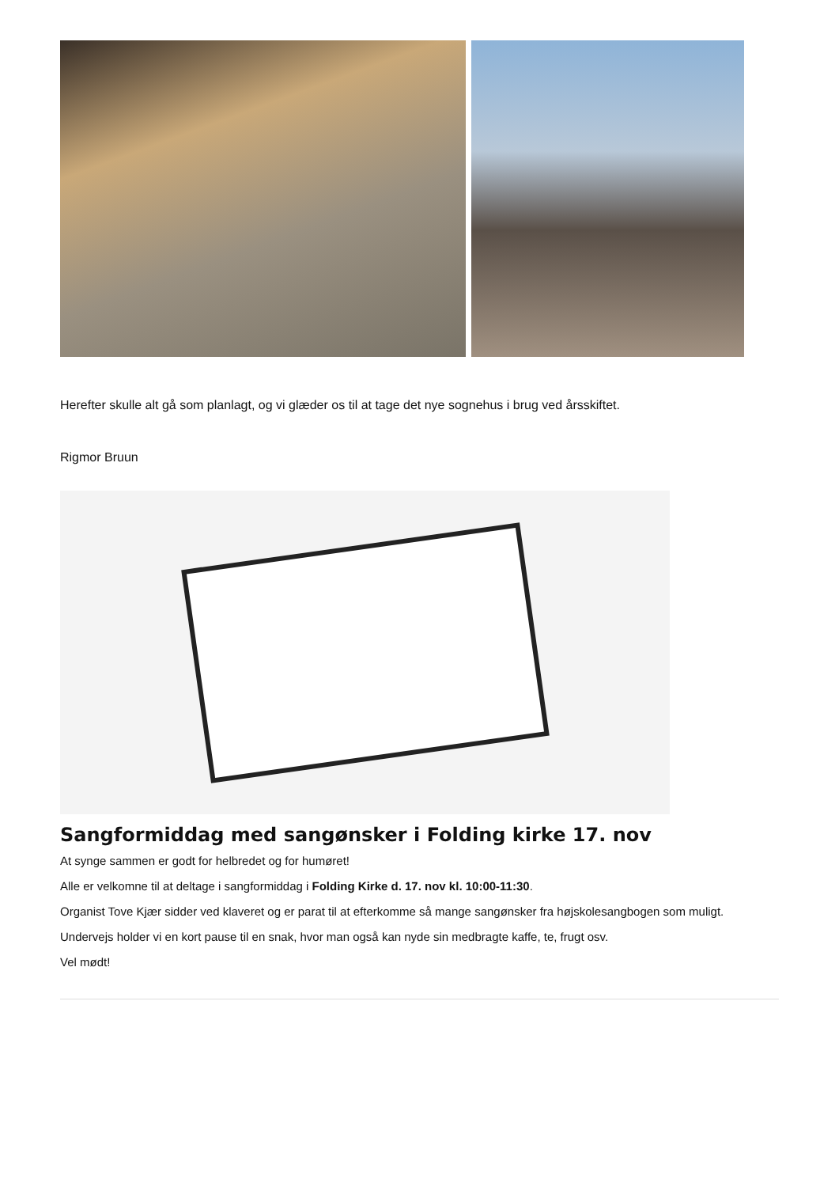Herefter skulle alt gå som planlagt, og vi glæder os til at tage det nye sognehus i brug ved årsskiftet.
Rigmor Bruun
Sangformiddag med sangønsker i Folding kirke 17. nov
At synge sammen er godt for helbredet og for humøret!
Alle er velkomne til at deltage i sangformiddag i Folding Kirke d. 17. nov kl. 10:00-11:30.
Organist Tove Kjær sidder ved klaveret og er parat til at efterkomme så mange sangønsker fra højskolesangbogen som muligt.
Undervejs holder vi en kort pause til en snak, hvor man også kan nyde sin medbragte kaffe, te, frugt osv.
Vel mødt!